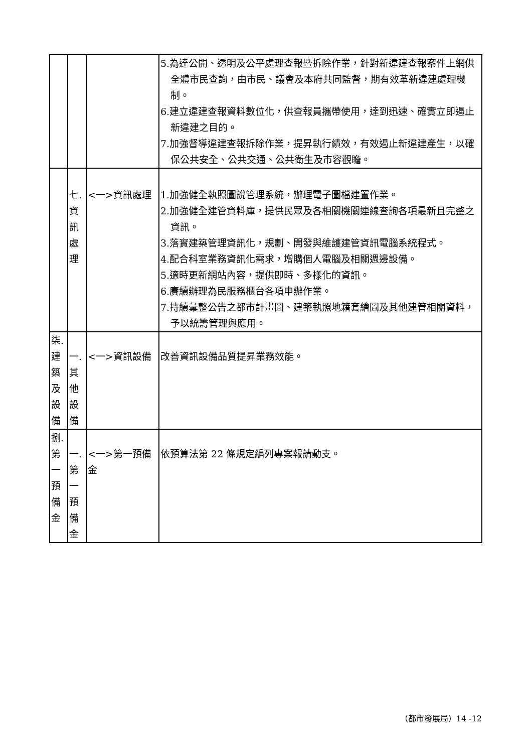| | | | 5.為達公開、透明及公平處理查報暨拆除作業，針對新違建查報案件上網供全體市民查詢，由市民、議會及本府共同監督，期有效革新違建處理機制。 6.建立違建查報資料數位化，供查報員攜帶使用，達到迅速、確實立即遏止新違建之目的。 7.加強督導違建查報拆除作業，提昇執行績效，有效遏止新違建產生，以確保公共安全、公共交通、公共衛生及市容觀瞻。 |
| | 七. 資 訊 處 理 | <一>資訊處理 | 1.加強健全執照圖說管理系統，辦理電子圖檔建置作業。 2.加強健全建管資料庫，提供民眾及各相關機關連線查詢各項最新且完整之資訊。 3.落實建築管理資訊化，規劃、開發與維護建管資訊電腦系統程式。 4.配合科室業務資訊化需求，增購個人電腦及相關週邊設備。 5.適時更新網站內容，提供即時、多樣化的資訊。 6.賡續辦理為民服務櫃台各項申辦作業。 7.持續彙整公告之都市計畫圖、建築執照地籍套繪圖及其他建管相關資料，予以統籌管理與應用。 |
| 柒. 建 築 及 設 備 | 一. 其 他 設 備 | <一>資訊設備 | 改善資訊設備品質提昇業務效能。 |
| 捌. 第 一 預 備 金 | 一. 第 一 預 備 金 | <一>第一預備金 | 依預算法第 22 條規定編列專案報請動支。 |
（都市發展局）14 -12